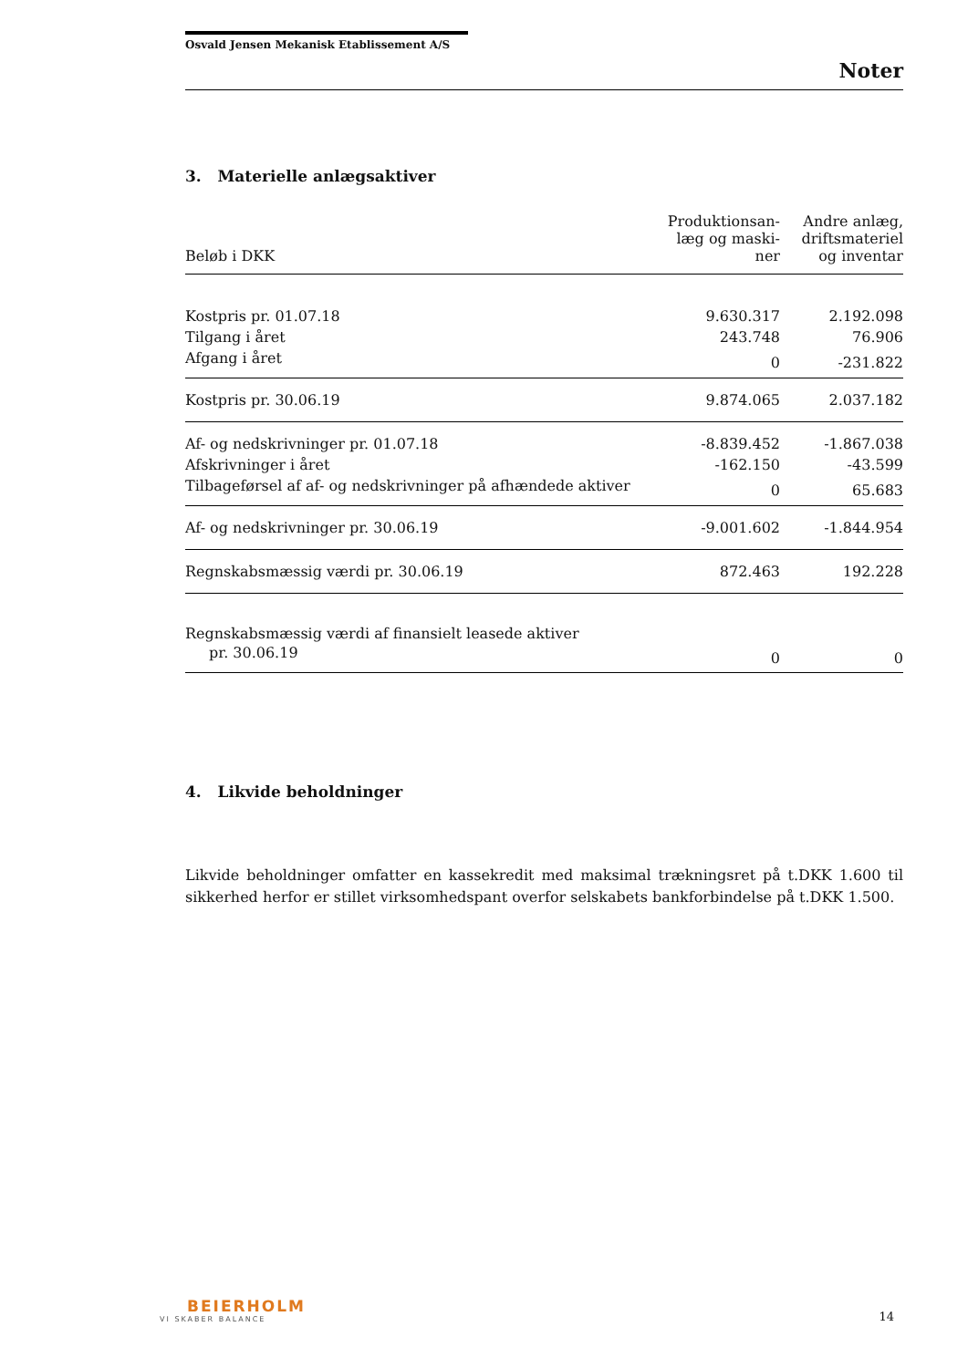Osvald Jensen Mekanisk Etablissement A/S
Noter
3. Materielle anlægsaktiver
| Beløb i DKK | Produktionsan- læg og maski- ner | Andre anlæg, driftsmateriel og inventar |
| --- | --- | --- |
| Kostpris pr. 01.07.18 | 9.630.317 | 2.192.098 |
| Tilgang i året | 243.748 | 76.906 |
| Afgang i året | 0 | -231.822 |
| Kostpris pr. 30.06.19 | 9.874.065 | 2.037.182 |
| Af- og nedskrivninger pr. 01.07.18 | -8.839.452 | -1.867.038 |
| Afskrivninger i året | -162.150 | -43.599 |
| Tilbageførsel af af- og nedskrivninger på afhændede aktiver | 0 | 65.683 |
| Af- og nedskrivninger pr. 30.06.19 | -9.001.602 | -1.844.954 |
| Regnskabsmæssig værdi pr. 30.06.19 | 872.463 | 192.228 |
| Regnskabsmæssig værdi af finansielt leasede aktiver | | |
| pr. 30.06.19 | 0 | 0 |
4. Likvide beholdninger
Likvide beholdninger omfatter en kassekredit med maksimal trækningsret på t.DKK 1.600 til sikkerhed herfor er stillet virksomhedspant overfor selskabets bankforbindelse på t.DKK 1.500.
BEIERHOLM
VI SKABER BALANCE
14